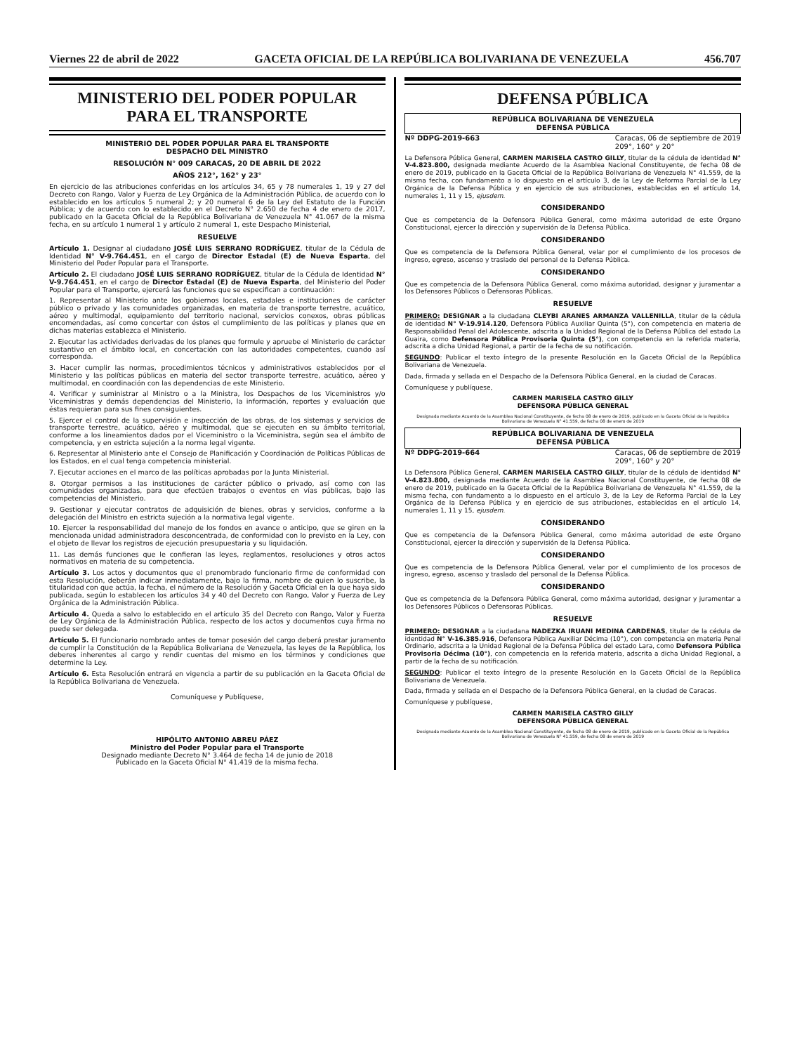Viernes 22 de abril de 2022 GACETA OFICIAL DE LA REPÚBLICA BOLIVARIANA DE VENEZUELA 456.707
MINISTERIO DEL PODER POPULAR
PARA EL TRANSPORTE
MINISTERIO DEL PODER POPULAR PARA EL TRANSPORTE
DESPACHO DEL MINISTRO
RESOLUCIÓN N° 009 CARACAS, 20 DE ABRIL DE 2022
AÑOS 212°, 162° y 23°
En ejercicio de las atribuciones conferidas en los artículos 34, 65 y 78 numerales 1, 19 y 27 del Decreto con Rango, Valor y Fuerza de Ley Orgánica de la Administración Pública, de acuerdo con lo establecido en los artículos 5 numeral 2; y 20 numeral 6 de la Ley del Estatuto de la Función Pública; y de acuerdo con lo establecido en el Decreto N° 2.650 de fecha 4 de enero de 2017, publicado en la Gaceta Oficial de la República Bolivariana de Venezuela N° 41.067 de la misma fecha, en su artículo 1 numeral 1 y artículo 2 numeral 1, este Despacho Ministerial,
RESUELVE
Artículo 1. Designar al ciudadano JOSÉ LUIS SERRANO RODRÍGUEZ, titular de la Cédula de Identidad N° V-9.764.451, en el cargo de Director Estadal (E) de Nueva Esparta, del Ministerio del Poder Popular para el Transporte.
Artículo 2. El ciudadano JOSÉ LUIS SERRANO RODRÍGUEZ, titular de la Cédula de Identidad N° V-9.764.451, en el cargo de Director Estadal (E) de Nueva Esparta, del Ministerio del Poder Popular para el Transporte, ejercerá las funciones que se especifican a continuación:
1. Representar al Ministerio ante los gobiernos locales, estadales e instituciones de carácter público o privado y las comunidades organizadas, en materia de transporte terrestre, acuático, aéreo y multimodal, equipamiento del territorio nacional, servicios conexos, obras públicas encomendadas, así como concertar con éstos el cumplimiento de las políticas y planes que en dichas materias establezca el Ministerio.
2. Ejecutar las actividades derivadas de los planes que formule y apruebe el Ministerio de carácter sustantivo en el ámbito local, en concertación con las autoridades competentes, cuando así corresponda.
3. Hacer cumplir las normas, procedimientos técnicos y administrativos establecidos por el Ministerio y las políticas públicas en materia del sector transporte terrestre, acuático, aéreo y multimodal, en coordinación con las dependencias de este Ministerio.
4. Verificar y suministrar al Ministro o a la Ministra, los Despachos de los Viceministros y/o Viceministras y demás dependencias del Ministerio, la información, reportes y evaluación que éstas requieran para sus fines consiguientes.
5. Ejercer el control de la supervisión e inspección de las obras, de los sistemas y servicios de transporte terrestre, acuático, aéreo y multimodal, que se ejecuten en su ámbito territorial, conforme a los lineamientos dados por el Viceministro o la Viceministra, según sea el ámbito de competencia, y en estricta sujeción a la norma legal vigente.
6. Representar al Ministerio ante el Consejo de Planificación y Coordinación de Políticas Públicas de los Estados, en el cual tenga competencia ministerial.
7. Ejecutar acciones en el marco de las políticas aprobadas por la Junta Ministerial.
8. Otorgar permisos a las instituciones de carácter público o privado, así como con las comunidades organizadas, para que efectúen trabajos o eventos en vías públicas, bajo las competencias del Ministerio.
9. Gestionar y ejecutar contratos de adquisición de bienes, obras y servicios, conforme a la delegación del Ministro en estricta sujeción a la normativa legal vigente.
10. Ejercer la responsabilidad del manejo de los fondos en avance o anticipo, que se giren en la mencionada unidad administradora desconcentrada, de conformidad con lo previsto en la Ley, con el objeto de llevar los registros de ejecución presupuestaria y su liquidación.
11. Las demás funciones que le confieran las leyes, reglamentos, resoluciones y otros actos normativos en materia de su competencia.
Artículo 3. Los actos y documentos que el prenombrado funcionario firme de conformidad con esta Resolución, deberán indicar inmediatamente, bajo la firma, nombre de quien lo suscribe, la titularidad con que actúa, la fecha, el número de la Resolución y Gaceta Oficial en la que haya sido publicada, según lo establecen los artículos 34 y 40 del Decreto con Rango, Valor y Fuerza de Ley Orgánica de la Administración Pública.
Artículo 4. Queda a salvo lo establecido en el artículo 35 del Decreto con Rango, Valor y Fuerza de Ley Orgánica de la Administración Pública, respecto de los actos y documentos cuya firma no puede ser delegada.
Artículo 5. El funcionario nombrado antes de tomar posesión del cargo deberá prestar juramento de cumplir la Constitución de la República Bolivariana de Venezuela, las leyes de la República, los deberes inherentes al cargo y rendir cuentas del mismo en los términos y condiciones que determine la Ley.
Artículo 6. Esta Resolución entrará en vigencia a partir de su publicación en la Gaceta Oficial de la República Bolivariana de Venezuela.
Comuníquese y Publíquese,
HIPÓLITO ANTONIO ABREU PÁEZ
Ministro del Poder Popular para el Transporte
Designado mediante Decreto N° 3.464 de fecha 14 de junio de 2018
Publicado en la Gaceta Oficial N° 41.419 de la misma fecha.
DEFENSA PÚBLICA
REPÚBLICA BOLIVARIANA DE VENEZUELA
DEFENSA PÚBLICA
Nº DDPG-2019-663 Caracas, 06 de septiembre de 2019
209°, 160° y 20°
La Defensora Pública General, CARMEN MARISELA CASTRO GILLY, titular de la cédula de identidad N° V-4.823.800, designada mediante Acuerdo de la Asamblea Nacional Constituyente, de fecha 08 de enero de 2019, publicado en la Gaceta Oficial de la República Bolivariana de Venezuela N° 41.559, de la misma fecha, con fundamento a lo dispuesto en el artículo 3, de la Ley de Reforma Parcial de la Ley Orgánica de la Defensa Pública y en ejercicio de sus atribuciones, establecidas en el artículo 14, numerales 1, 11 y 15, ejusdem.
CONSIDERANDO
Que es competencia de la Defensora Pública General, como máxima autoridad de este Órgano Constitucional, ejercer la dirección y supervisión de la Defensa Pública.
CONSIDERANDO
Que es competencia de la Defensora Pública General, velar por el cumplimiento de los procesos de ingreso, egreso, ascenso y traslado del personal de la Defensa Pública.
CONSIDERANDO
Que es competencia de la Defensora Pública General, como máxima autoridad, designar y juramentar a los Defensores Públicos o Defensoras Públicas.
RESUELVE
PRIMERO: DESIGNAR a la ciudadana CLEYBI ARANES ARMANZA VALLENILLA, titular de la cédula de identidad N° V-19.914.120, Defensora Pública Auxiliar Quinta (5°), con competencia en materia de Responsabilidad Penal del Adolescente, adscrita a la Unidad Regional de la Defensa Pública del estado La Guaira, como Defensora Pública Provisoria Quinta (5°), con competencia en la referida materia, adscrita a dicha Unidad Regional, a partir de la fecha de su notificación.
SEGUNDO: Publicar el texto íntegro de la presente Resolución en la Gaceta Oficial de la República Bolivariana de Venezuela.
Dada, firmada y sellada en el Despacho de la Defensora Pública General, en la ciudad de Caracas.
Comuníquese y publíquese,
CARMEN MARISELA CASTRO GILLY
DEFENSORA PÚBLICA GENERAL
Designada mediante Acuerdo de la Asamblea Nacional Constituyente, de fecha 08 de enero de 2019, publicado en la Gaceta Oficial de la República Bolivariana de Venezuela N° 41.559, de fecha 08 de enero de 2019
REPÚBLICA BOLIVARIANA DE VENEZUELA
DEFENSA PÚBLICA
Nº DDPG-2019-664 Caracas, 06 de septiembre de 2019
209°, 160° y 20°
La Defensora Pública General, CARMEN MARISELA CASTRO GILLY, titular de la cédula de identidad N° V-4.823.800, designada mediante Acuerdo de la Asamblea Nacional Constituyente, de fecha 08 de enero de 2019, publicado en la Gaceta Oficial de la República Bolivariana de Venezuela N° 41.559, de la misma fecha, con fundamento a lo dispuesto en el artículo 3, de la Ley de Reforma Parcial de la Ley Orgánica de la Defensa Pública y en ejercicio de sus atribuciones, establecidas en el artículo 14, numerales 1, 11 y 15, ejusdem.
CONSIDERANDO
Que es competencia de la Defensora Pública General, como máxima autoridad de este Órgano Constitucional, ejercer la dirección y supervisión de la Defensa Pública.
CONSIDERANDO
Que es competencia de la Defensora Pública General, velar por el cumplimiento de los procesos de ingreso, egreso, ascenso y traslado del personal de la Defensa Pública.
CONSIDERANDO
Que es competencia de la Defensora Pública General, como máxima autoridad, designar y juramentar a los Defensores Públicos o Defensoras Públicas.
RESUELVE
PRIMERO: DESIGNAR a la ciudadana NADEZKA IRUANI MEDINA CARDENAS, titular de la cédula de identidad N° V-16.385.916, Defensora Pública Auxiliar Décima (10°), con competencia en materia Penal Ordinario, adscrita a la Unidad Regional de la Defensa Pública del estado Lara, como Defensora Pública Provisoria Décima (10°), con competencia en la referida materia, adscrita a dicha Unidad Regional, a partir de la fecha de su notificación.
SEGUNDO: Publicar el texto íntegro de la presente Resolución en la Gaceta Oficial de la República Bolivariana de Venezuela.
Dada, firmada y sellada en el Despacho de la Defensora Pública General, en la ciudad de Caracas.
Comuníquese y publíquese,
CARMEN MARISELA CASTRO GILLY
DEFENSORA PÚBLICA GENERAL
Designada mediante Acuerdo de la Asamblea Nacional Constituyente, de fecha 08 de enero de 2019, publicado en la Gaceta Oficial de la República Bolivariana de Venezuela N° 41.559, de fecha 08 de enero de 2019